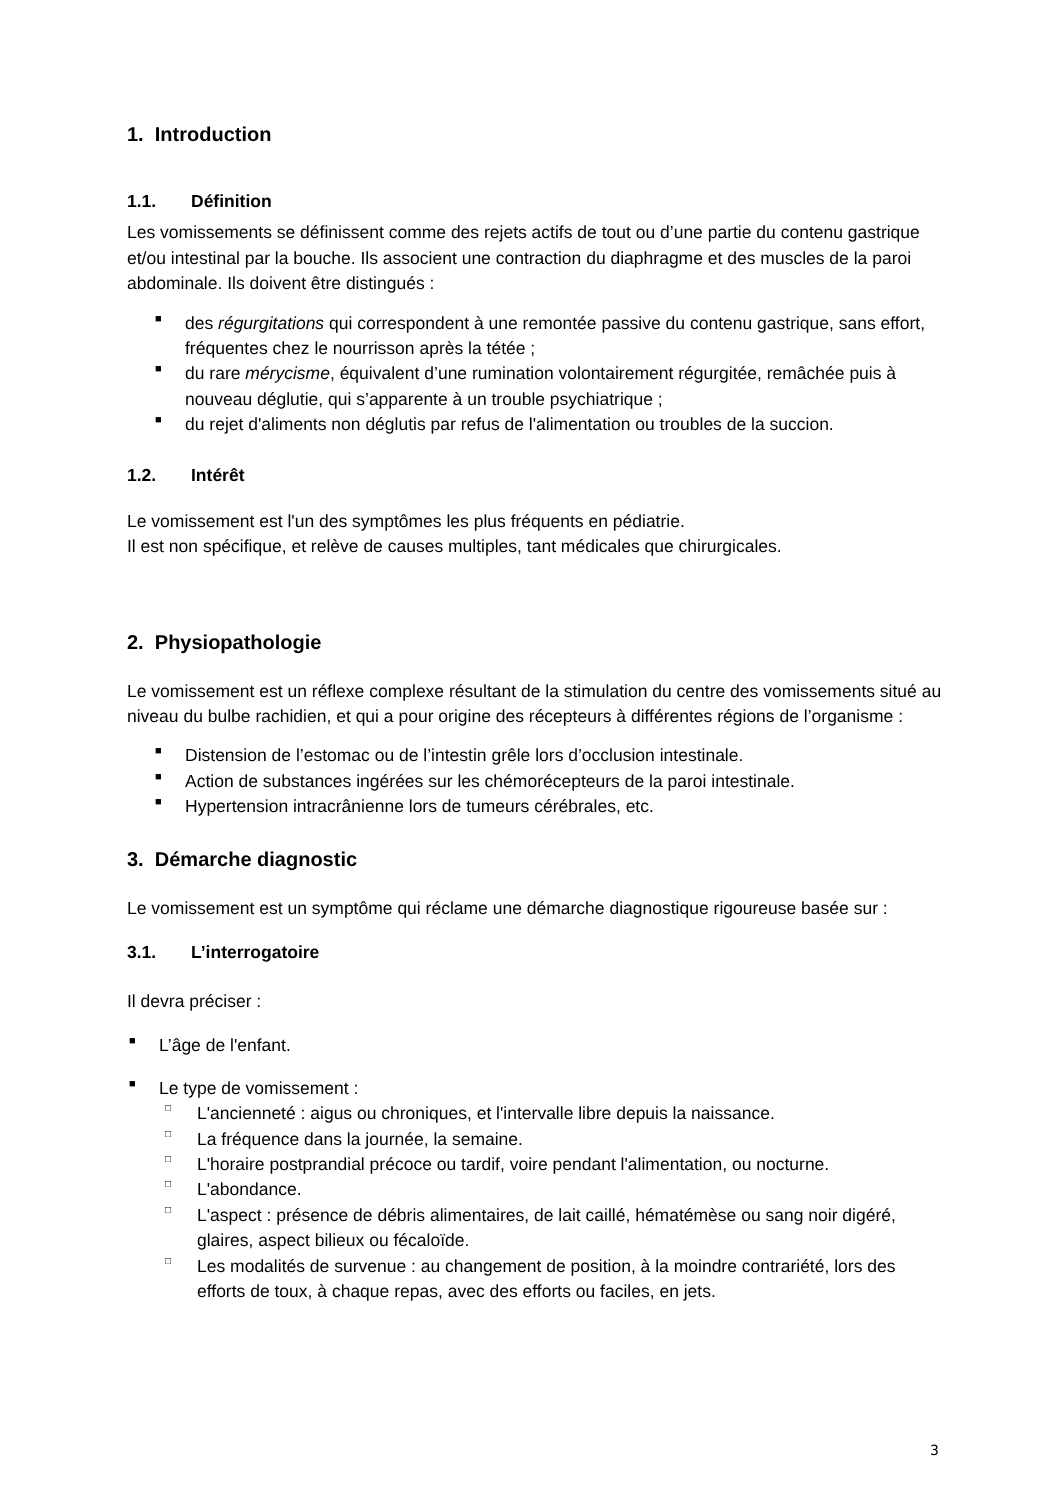1. Introduction
1.1. Définition
Les vomissements se définissent comme des rejets actifs de tout ou d’une partie du contenu gastrique et/ou intestinal par la bouche. Ils associent une contraction du diaphragme et des muscles de la paroi abdominale. Ils doivent être distingués :
■ des régurgitations qui correspondent à une remontée passive du contenu gastrique, sans effort, fréquentes chez le nourrisson après la tétée ;
■ du rare mérycisme, équivalent d’une rumination volontairement régurgitée, remâchée puis à nouveau déglutie, qui s’apparente à un trouble psychiatrique ;
■ du rejet d'aliments non déglutis par refus de l'alimentation ou troubles de la succion.
1.2. Intérêt
Le vomissement est l'un des symptômes les plus fréquents en pédiatrie.
Il est non spécifique, et relève de causes multiples, tant médicales que chirurgicales.
2. Physiopathologie
Le vomissement est un réflexe complexe résultant de la stimulation du centre des vomissements situé au niveau du bulbe rachidien, et qui a pour origine des récepteurs à différentes régions de l’organisme :
■ Distension de l’estomac ou de l’intestin grêle lors d’occlusion intestinale.
■ Action de substances ingérées sur les chémorécepteurs de la paroi intestinale.
■ Hypertension intracrânienne lors de tumeurs cérébrales, etc.
3. Démarche diagnostic
Le vomissement est un symptôme qui réclame une démarche diagnostique rigoureuse basée sur :
3.1. L’interrogatoire
Il devra préciser :
■ L’âge de l'enfant.
■ Le type de vomissement :
□ L'ancienneté : aigus ou chroniques, et l'intervalle libre depuis la naissance.
□ La fréquence dans la journée, la semaine.
□ L'horaire postprandial précoce ou tardif, voire pendant l'alimentation, ou nocturne.
□ L'abondance.
□ L'aspect : présence de débris alimentaires, de lait caillé, hématémèse ou sang noir digéré, glaires, aspect bilieux ou fécaloïde.
□ Les modalités de survenue : au changement de position, à la moindre contrariété, lors des efforts de toux, à chaque repas, avec des efforts ou faciles, en jets.
3